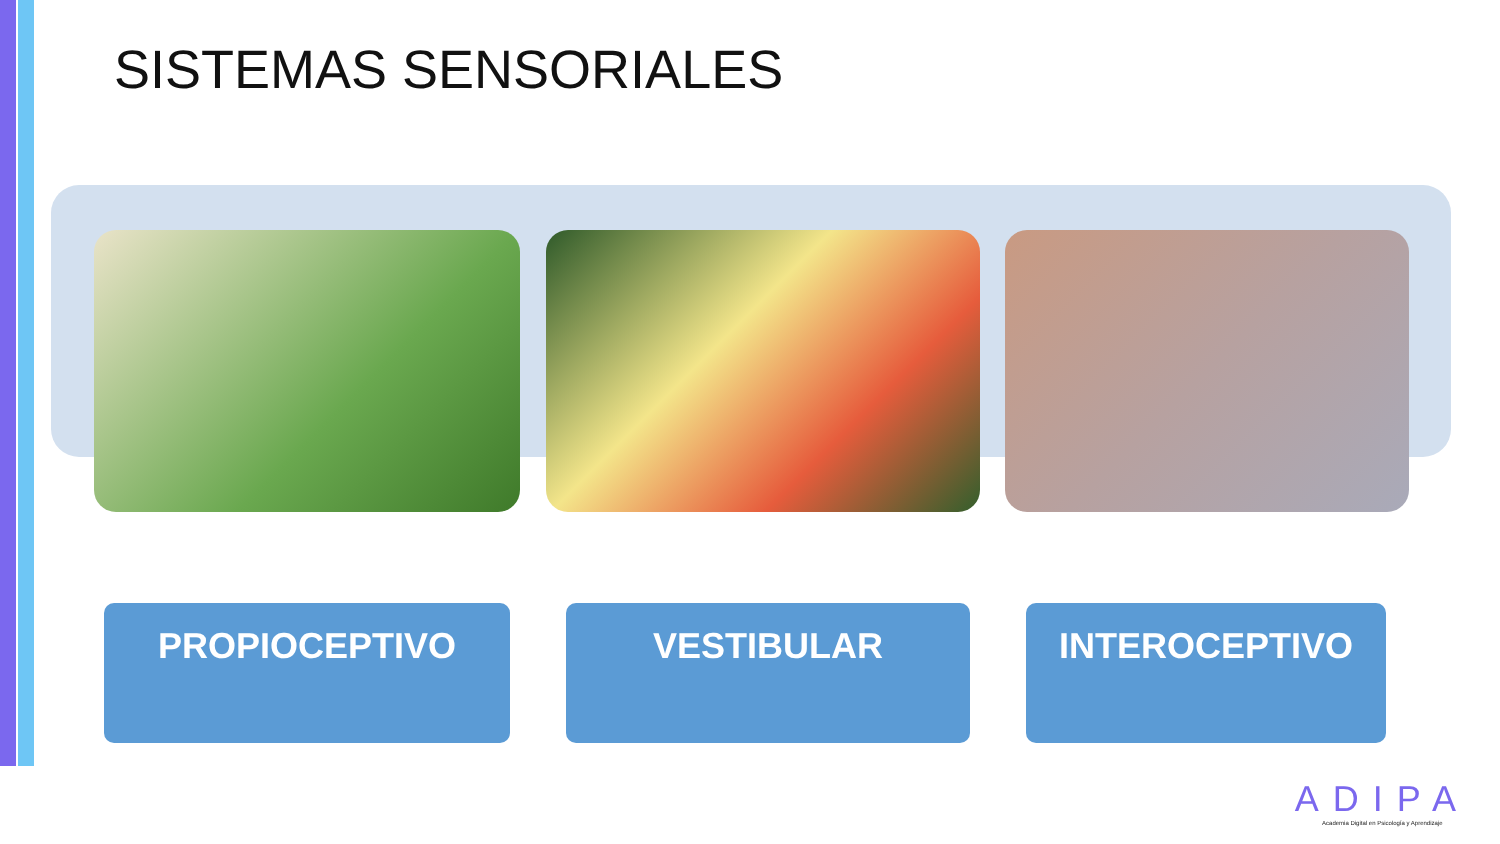SISTEMAS SENSORIALES
PROPIOCEPTIVO VESTIBULAR INTEROCEPTIVO
ADIPA
Academia Digital en Psicología y Aprendizaje